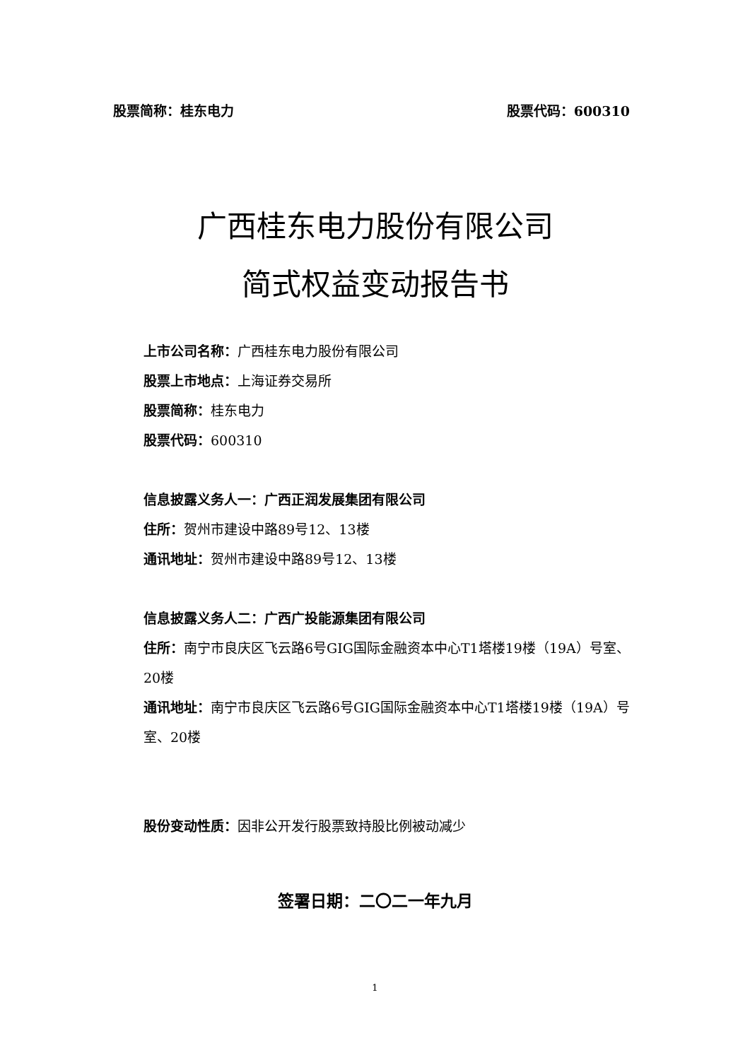股票简称：桂东电力 股票代码：600310
广西桂东电力股份有限公司
简式权益变动报告书
上市公司名称：广西桂东电力股份有限公司
股票上市地点：上海证券交易所
股票简称：桂东电力
股票代码：600310
信息披露义务人一：广西正润发展集团有限公司
住所：贺州市建设中路89号12、13楼
通讯地址：贺州市建设中路89号12、13楼
信息披露义务人二：广西广投能源集团有限公司
住所：南宁市良庆区飞云路6号GIG国际金融资本中心T1塔楼19楼（19A）号室、20楼
通讯地址：南宁市良庆区飞云路6号GIG国际金融资本中心T1塔楼19楼（19A）号室、20楼
股份变动性质：因非公开发行股票致持股比例被动减少
签署日期：二〇二一年九月
1